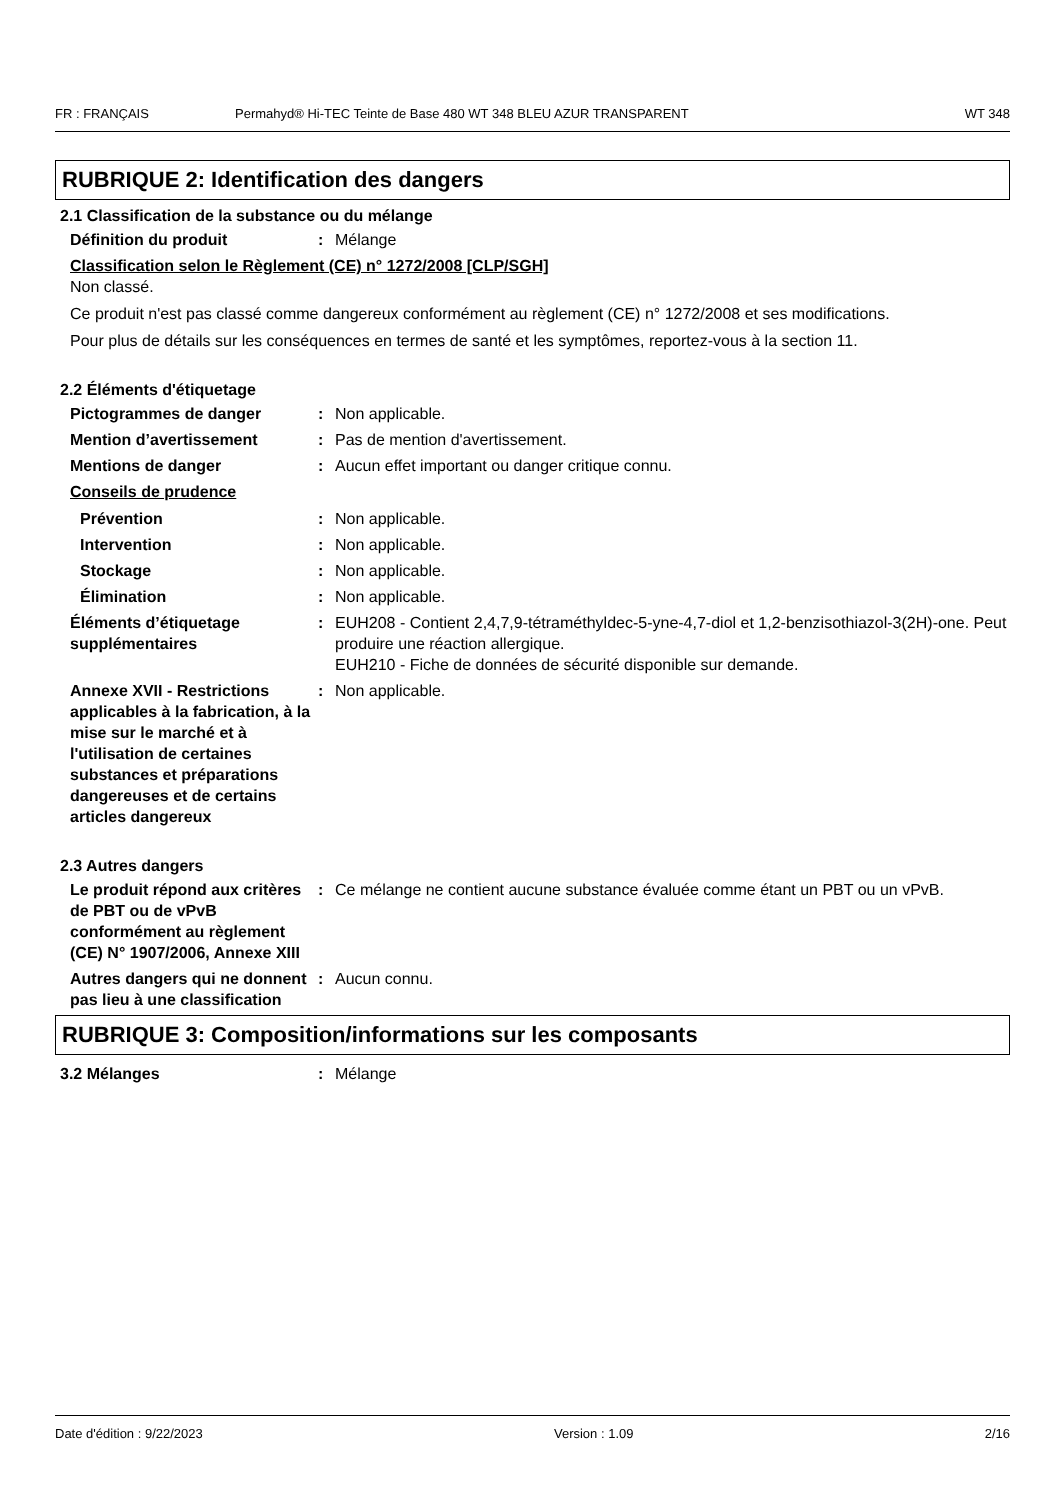FR : FRANÇAIS Permahyd® Hi-TEC Teinte de Base 480 WT 348 BLEU AZUR TRANSPARENT WT 348
RUBRIQUE 2: Identification des dangers
2.1 Classification de la substance ou du mélange
Définition du produit : Mélange
Classification selon le Règlement (CE) n° 1272/2008 [CLP/SGH]
Non classé.
Ce produit n'est pas classé comme dangereux conformément au règlement (CE) n° 1272/2008 et ses modifications.
Pour plus de détails sur les conséquences en termes de santé et les symptômes, reportez-vous à la section 11.
2.2 Éléments d'étiquetage
Pictogrammes de danger : Non applicable.
Mention d’avertissement : Pas de mention d'avertissement.
Mentions de danger : Aucun effet important ou danger critique connu.
Conseils de prudence
Prévention : Non applicable.
Intervention : Non applicable.
Stockage : Non applicable.
Élimination : Non applicable.
Éléments d’étiquetage supplémentaires
: EUH208 - Contient 2,4,7,9-tétraméthyldec-5-yne-4,7-diol et 1,2-benzisothiazol-3(2H)-one. Peut produire une réaction allergique.
EUH210 - Fiche de données de sécurité disponible sur demande.
Annexe XVII - Restrictions applicables à la fabrication, à la mise sur le marché et à l'utilisation de certaines substances et préparations dangereuses et de certains articles dangereux
: Non applicable.
2.3 Autres dangers
Le produit répond aux critères de PBT ou de vPvB conformément au règlement (CE) N° 1907/2006, Annexe XIII
: Ce mélange ne contient aucune substance évaluée comme étant un PBT ou un vPvB.
Autres dangers qui ne donnent pas lieu à une classification
: Aucun connu.
RUBRIQUE 3: Composition/informations sur les composants
3.2 Mélanges : Mélange
Date d'édition : 9/22/2023 Version : 1.09 2/16